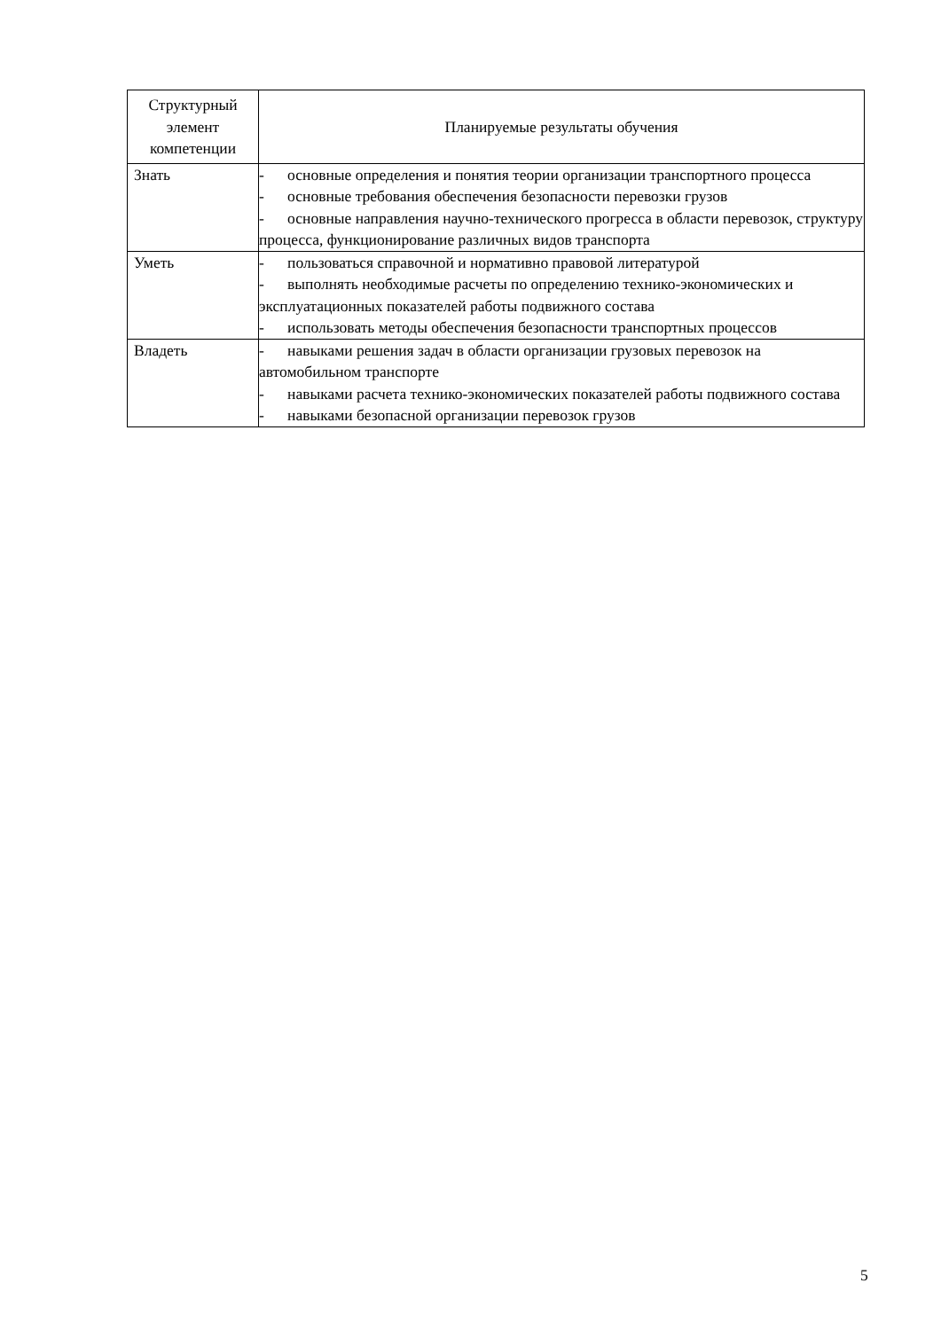| Структурный элемент компетенции | Планируемые результаты обучения |
| Знать | - основные определения и понятия теории организации транспортного процесса - основные требования обеспечения безопасности перевозки грузов - основные направления научно-технического прогресса в области перевозок, структуру процесса, функционирование различных видов транспорта |
| Уметь | - пользоваться справочной и нормативно правовой литературой - выполнять необходимые расчеты по определению технико-экономических и эксплуатационных показателей работы подвижного состава - использовать методы обеспечения безопасности транспортных процессов |
| Владеть | - навыками решения задач в области организации грузовых перевозок на автомобильном транспорте - навыками расчета технико-экономических показателей работы подвижного состава - навыками безопасной организации перевозок грузов |
5